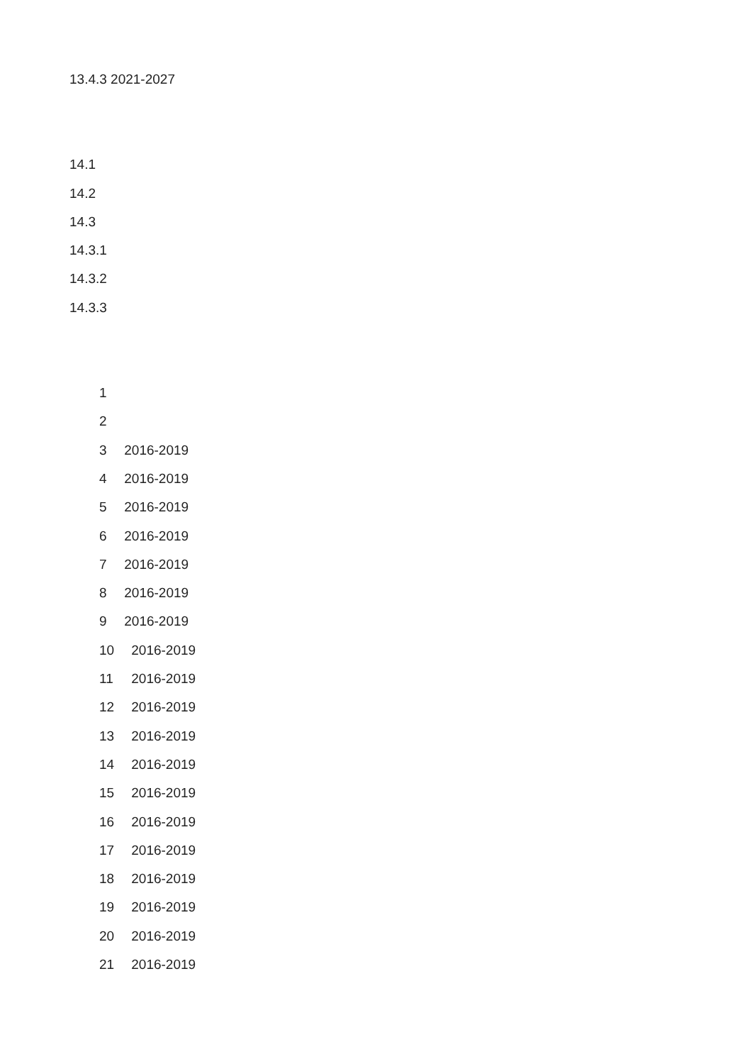13.4.3 2021-2027
14.1
14.2
14.3
14.3.1
14.3.2
14.3.3
1
2
3 2016-2019
4 2016-2019
5 2016-2019
6 2016-2019
7 2016-2019
8 2016-2019
9 2016-2019
10 2016-2019
11 2016-2019
12 2016-2019
13 2016-2019
14 2016-2019
15 2016-2019
16 2016-2019
17 2016-2019
18 2016-2019
19 2016-2019
20 2016-2019
21 2016-2019